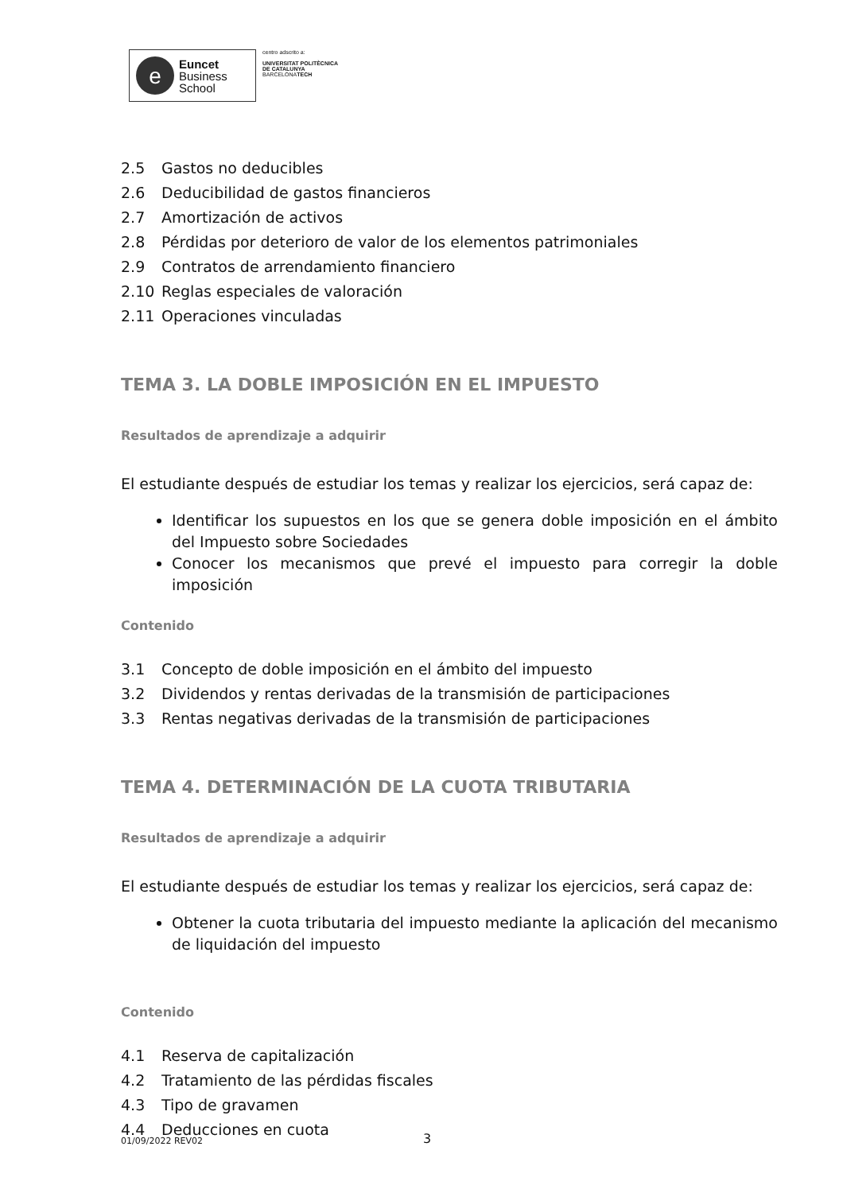e
Euncet
Business
School
centro adscrito a:
UNIVERSITAT POLITÈCNICA
DE CATALUNYA
BARCELONATECH
2.5 Gastos no deducibles
2.6 Deducibilidad de gastos financieros
2.7 Amortización de activos
2.8 Pérdidas por deterioro de valor de los elementos patrimoniales
2.9 Contratos de arrendamiento financiero
2.10 Reglas especiales de valoración
2.11 Operaciones vinculadas
TEMA 3. LA DOBLE IMPOSICIÓN EN EL IMPUESTO
Resultados de aprendizaje a adquirir
El estudiante después de estudiar los temas y realizar los ejercicios, será capaz de:
Identificar los supuestos en los que se genera doble imposición en el ámbito del Impuesto sobre Sociedades
Conocer los mecanismos que prevé el impuesto para corregir la doble imposición
Contenido
3.1 Concepto de doble imposición en el ámbito del impuesto
3.2 Dividendos y rentas derivadas de la transmisión de participaciones
3.3 Rentas negativas derivadas de la transmisión de participaciones
TEMA 4. DETERMINACIÓN DE LA CUOTA TRIBUTARIA
Resultados de aprendizaje a adquirir
El estudiante después de estudiar los temas y realizar los ejercicios, será capaz de:
Obtener la cuota tributaria del impuesto mediante la aplicación del mecanismo de liquidación del impuesto
Contenido
4.1 Reserva de capitalización
4.2 Tratamiento de las pérdidas fiscales
4.3 Tipo de gravamen
4.4 Deducciones en cuota
01/09/2022 REV02 3